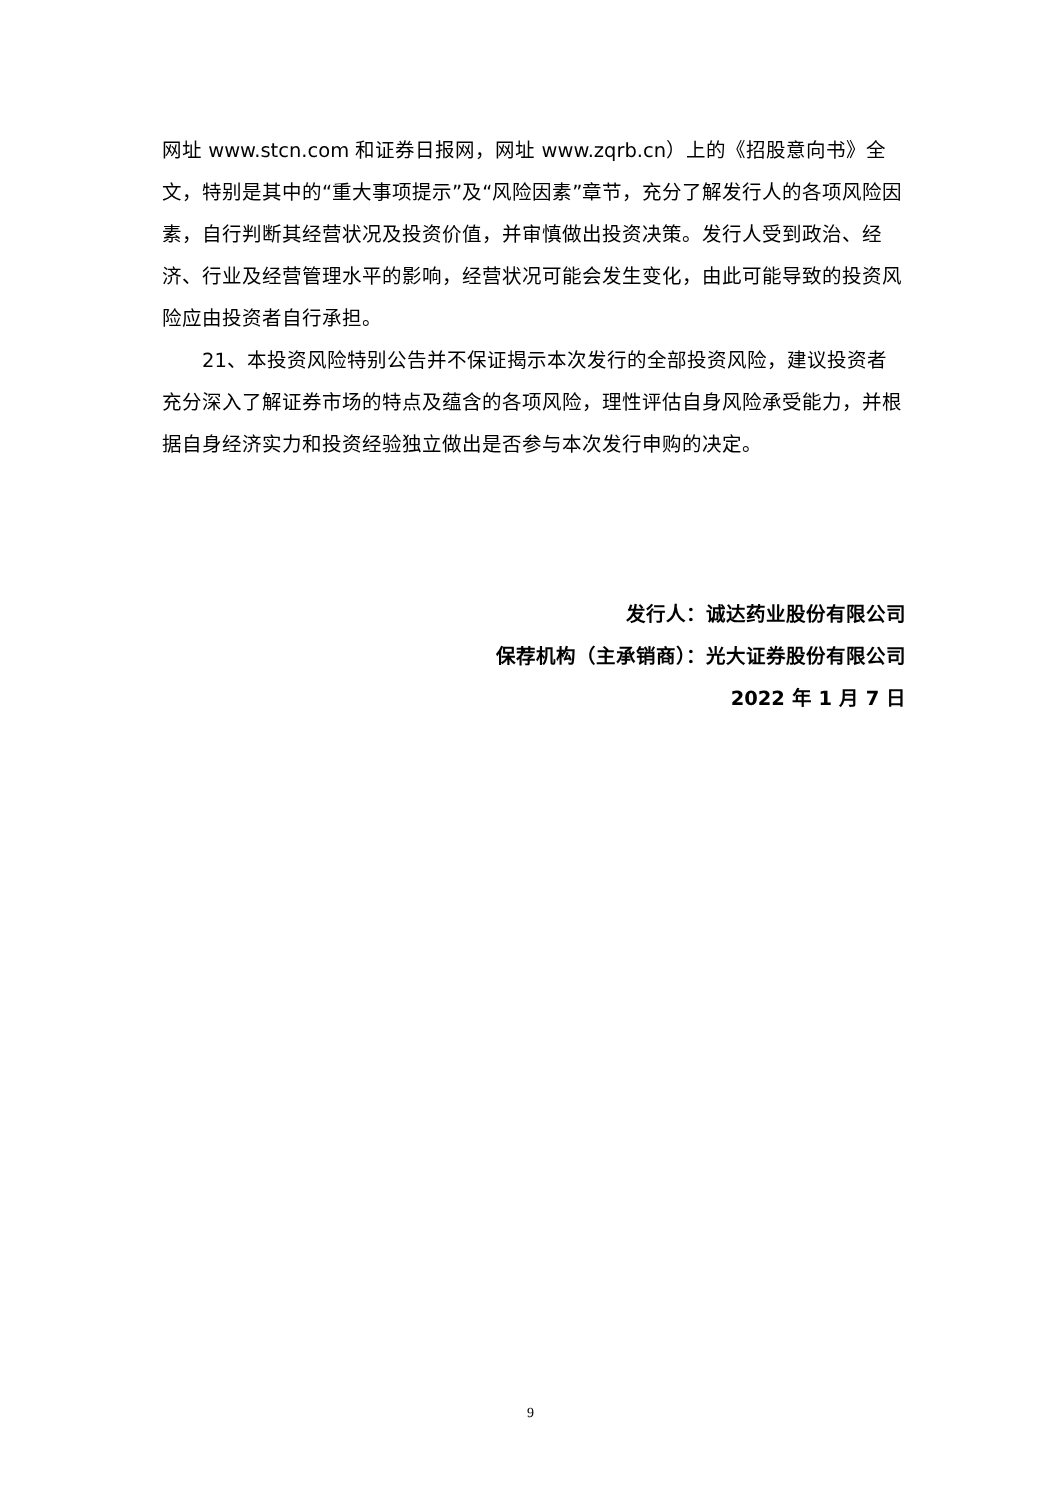网址 www.stcn.com 和证券日报网，网址 www.zqrb.cn）上的《招股意向书》全文，特别是其中的“重大事项提示”及“风险因素”章节，充分了解发行人的各项风险因素，自行判断其经营状况及投资价值，并审慎做出投资决策。发行人受到政治、经济、行业及经营管理水平的影响，经营状况可能会发生变化，由此可能导致的投资风险应由投资者自行承担。
21、本投资风险特别公告并不保证揭示本次发行的全部投资风险，建议投资者充分深入了解证券市场的特点及蕴含的各项风险，理性评估自身风险承受能力，并根据自身经济实力和投资经验独立做出是否参与本次发行申购的决定。
发行人：诚达药业股份有限公司
保荐机构（主承销商）：光大证券股份有限公司
2022 年 1 月 7 日
9